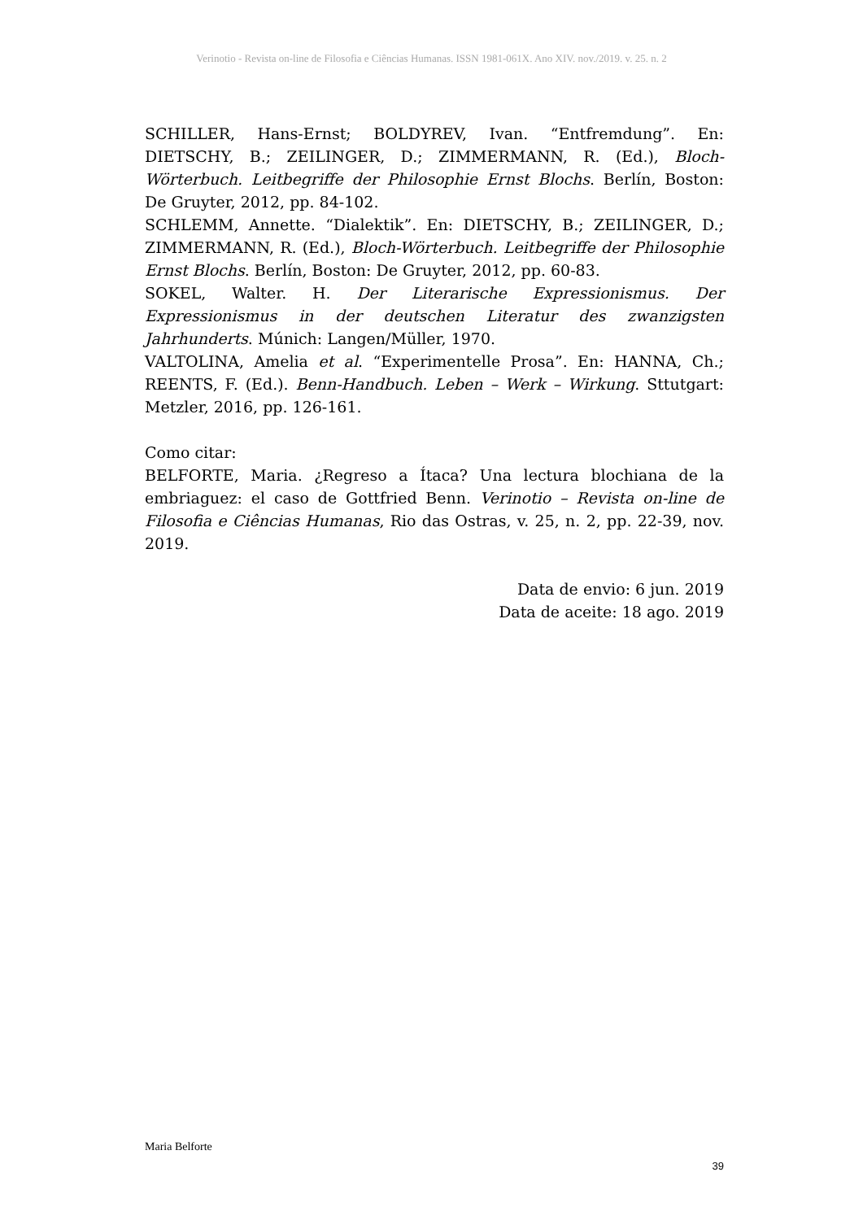Verinotio - Revista on-line de Filosofia e Ciências Humanas. ISSN 1981-061X. Ano XIV. nov./2019. v. 25. n. 2
SCHILLER, Hans-Ernst; BOLDYREV, Ivan. “Entfremdung”. En: DIETSCHY, B.; ZEILINGER, D.; ZIMMERMANN, R. (Ed.), Bloch-Wörterbuch. Leitbegriffe der Philosophie Ernst Blochs. Berlín, Boston: De Gruyter, 2012, pp. 84-102.
SCHLEMM, Annette. “Dialektik”. En: DIETSCHY, B.; ZEILINGER, D.; ZIMMERMANN, R. (Ed.), Bloch-Wörterbuch. Leitbegriffe der Philosophie Ernst Blochs. Berlín, Boston: De Gruyter, 2012, pp. 60-83.
SOKEL, Walter. H. Der Literarische Expressionismus. Der Expressionismus in der deutschen Literatur des zwanzigsten Jahrhunderts. Múnich: Langen/Müller, 1970.
VALTOLINA, Amelia et al. “Experimentelle Prosa”. En: HANNA, Ch.; REENTS, F. (Ed.). Benn-Handbuch. Leben – Werk – Wirkung. Sttutgart: Metzler, 2016, pp. 126-161.
Como citar:
BELFORTE, Maria. ¿Regreso a Ítaca? Una lectura blochiana de la embriaguez: el caso de Gottfried Benn. Verinotio – Revista on-line de Filosofia e Ciências Humanas, Rio das Ostras, v. 25, n. 2, pp. 22-39, nov. 2019.
Data de envio: 6 jun. 2019
Data de aceite: 18 ago. 2019
Maria Belforte
39